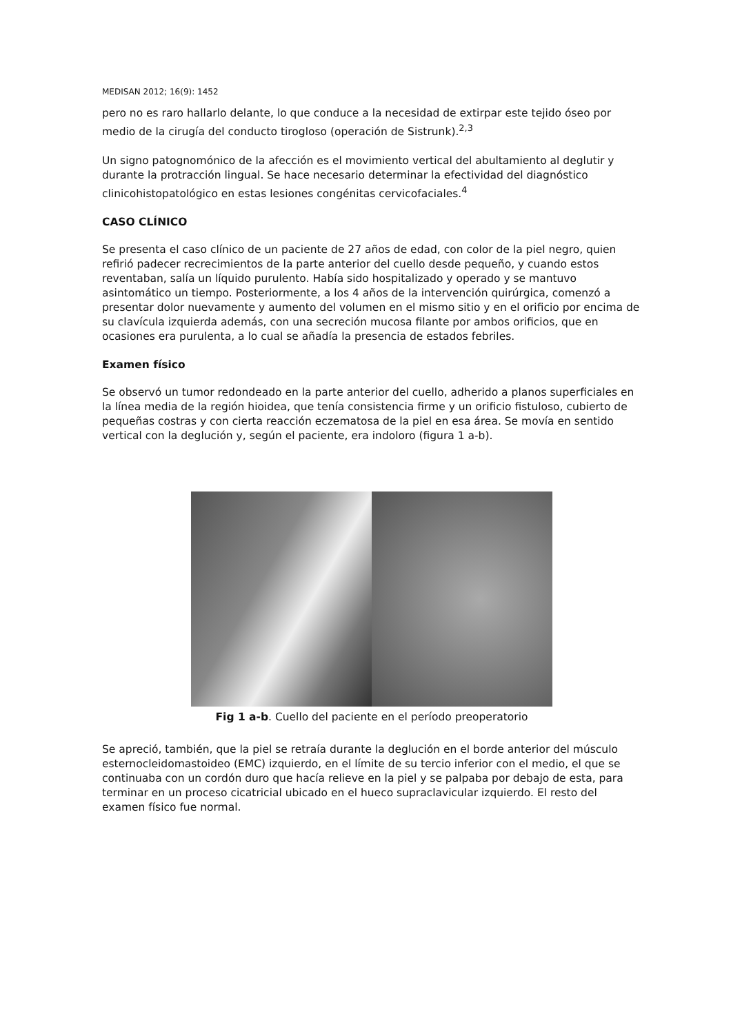MEDISAN 2012; 16(9): 1452
pero no es raro hallarlo delante, lo que conduce a la necesidad de extirpar este tejido óseo por medio de la cirugía del conducto tirogloso (operación de Sistrunk).<sup>2,3</sup>
Un signo patognomónico de la afección es el movimiento vertical del abultamiento al deglutir y durante la protracción lingual. Se hace necesario determinar la efectividad del diagnóstico clinicohistopatológico en estas lesiones congénitas cervicofaciales.<sup>4</sup>
CASO CLÍNICO
Se presenta el caso clínico de un paciente de 27 años de edad, con color de la piel negro, quien refirió padecer recrecimientos de la parte anterior del cuello desde pequeño, y cuando estos reventaban, salía un líquido purulento. Había sido hospitalizado y operado y se mantuvo asintomático un tiempo. Posteriormente, a los 4 años de la intervención quirúrgica, comenzó a presentar dolor nuevamente y aumento del volumen en el mismo sitio y en el orificio por encima de su clavícula izquierda además, con una secreción mucosa filante por ambos orificios, que en ocasiones era purulenta, a lo cual se añadía la presencia de estados febriles.
Examen físico
Se observó un tumor redondeado en la parte anterior del cuello, adherido a planos superficiales en la línea media de la región hioidea, que tenía consistencia firme y un orificio fistuloso, cubierto de pequeñas costras y con cierta reacción eczematosa de la piel en esa área. Se movía en sentido vertical con la deglución y, según el paciente, era indoloro (figura 1 a-b).
Fig 1 a-b. Cuello del paciente en el período preoperatorio
Se apreció, también, que la piel se retraía durante la deglución en el borde anterior del músculo esternocleidomastoideo (EMC) izquierdo, en el límite de su tercio inferior con el medio, el que se continuaba con un cordón duro que hacía relieve en la piel y se palpaba por debajo de esta, para terminar en un proceso cicatricial ubicado en el hueco supraclavicular izquierdo. El resto del examen físico fue normal.